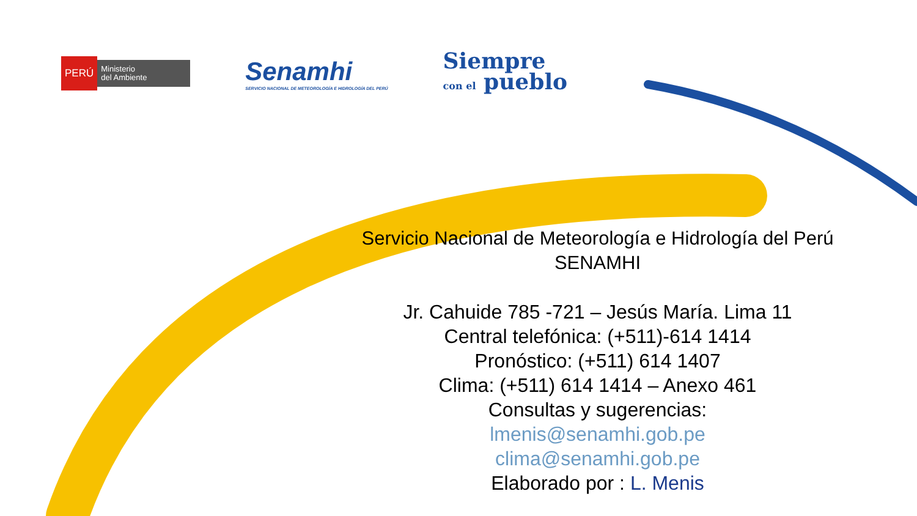PERÚ
Ministerio
del Ambiente
Senamhi
SERVICIO NACIONAL DE METEOROLOGÍA E HIDROLOGÍA DEL PERÚ
Siempre
con el pueblo
Servicio Nacional de Meteorología e Hidrología del Perú
SENAMHI
Jr. Cahuide 785 -721 – Jesús María. Lima 11
Central telefónica: (+511)-614 1414
Pronóstico: (+511) 614 1407
Clima: (+511) 614 1414 – Anexo 461
Consultas y sugerencias:
lmenis@senamhi.gob.pe
clima@senamhi.gob.pe
Elaborado por : L. Menis